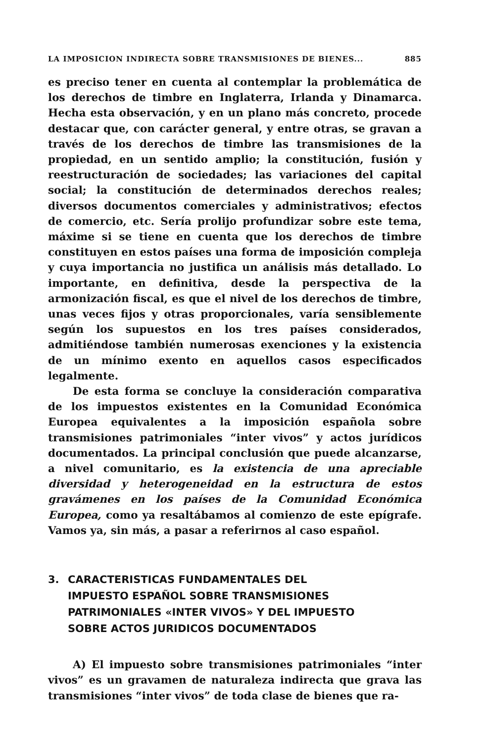LA IMPOSICION INDIRECTA SOBRE TRANSMISIONES DE BIENES... 885
es preciso tener en cuenta al contemplar la problemática de los derechos de timbre en Inglaterra, Irlanda y Dinamarca. Hecha esta observación, y en un plano más concreto, procede destacar que, con carácter general, y entre otras, se gravan a través de los derechos de timbre las transmisiones de la propiedad, en un sentido amplio; la constitución, fusión y reestructuración de sociedades; las variaciones del capital social; la constitución de determinados derechos reales; diversos documentos comerciales y administrativos; efectos de comercio, etc. Sería prolijo profundizar sobre este tema, máxime si se tiene en cuenta que los derechos de timbre constituyen en estos países una forma de imposición compleja y cuya importancia no justifica un análisis más detallado. Lo importante, en definitiva, desde la perspectiva de la armonización fiscal, es que el nivel de los derechos de timbre, unas veces fijos y otras proporcionales, varía sensiblemente según los supuestos en los tres países considerados, admitiéndose también numerosas exenciones y la existencia de un mínimo exento en aquellos casos especificados legalmente.
De esta forma se concluye la consideración comparativa de los impuestos existentes en la Comunidad Económica Europea equivalentes a la imposición española sobre transmisiones patrimoniales “inter vivos” y actos jurídicos documentados. La principal conclusión que puede alcanzarse, a nivel comunitario, es la existencia de una apreciable diversidad y heterogeneidad en la estructura de estos gravámenes en los países de la Comunidad Económica Europea, como ya resaltábamos al comienzo de este epígrafe. Vamos ya, sin más, a pasar a referirnos al caso español.
3. CARACTERISTICAS FUNDAMENTALES DEL
IMPUESTO ESPAÑOL SOBRE TRANSMISIONES
PATRIMONIALES «INTER VIVOS» Y DEL IMPUESTO
SOBRE ACTOS JURIDICOS DOCUMENTADOS
A) El impuesto sobre transmisiones patrimoniales “inter vivos” es un gravamen de naturaleza indirecta que grava las transmisiones “inter vivos” de toda clase de bienes que ra-